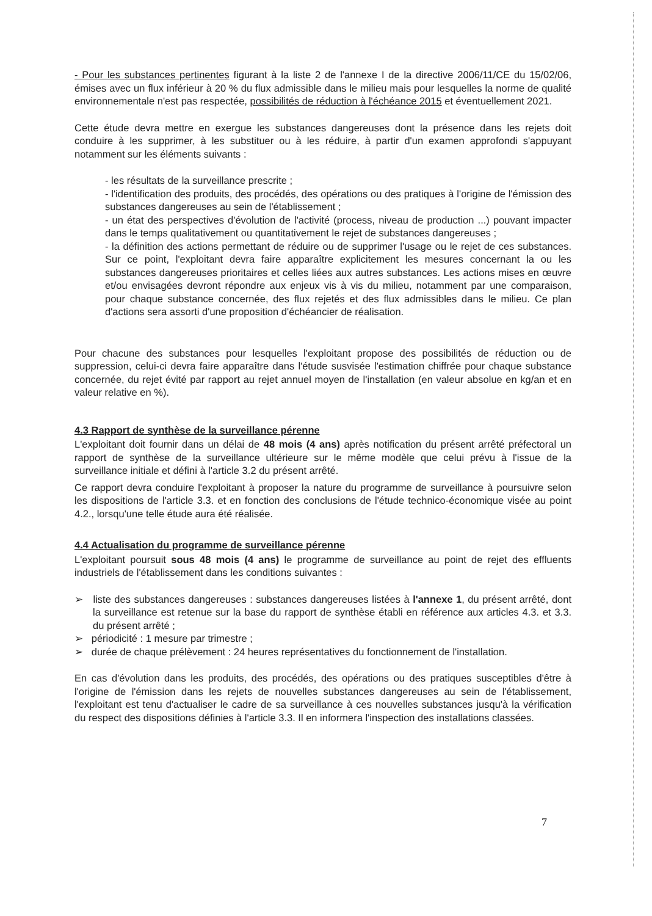- Pour les substances pertinentes figurant à la liste 2 de l'annexe I de la directive 2006/11/CE du 15/02/06, émises avec un flux inférieur à 20 % du flux admissible dans le milieu mais pour lesquelles la norme de qualité environnementale n'est pas respectée, possibilités de réduction à l'échéance 2015 et éventuellement 2021.
Cette étude devra mettre en exergue les substances dangereuses dont la présence dans les rejets doit conduire à les supprimer, à les substituer ou à les réduire, à partir d'un examen approfondi s'appuyant notamment sur les éléments suivants :
- les résultats de la surveillance prescrite ;
- l'identification des produits, des procédés, des opérations ou des pratiques à l'origine de l'émission des substances dangereuses au sein de l'établissement ;
- un état des perspectives d'évolution de l'activité (process, niveau de production ...) pouvant impacter dans le temps qualitativement ou quantitativement le rejet de substances dangereuses ;
- la définition des actions permettant de réduire ou de supprimer l'usage ou le rejet de ces substances. Sur ce point, l'exploitant devra faire apparaître explicitement les mesures concernant la ou les substances dangereuses prioritaires et celles liées aux autres substances. Les actions mises en œuvre et/ou envisagées devront répondre aux enjeux vis à vis du milieu, notamment par une comparaison, pour chaque substance concernée, des flux rejetés et des flux admissibles dans le milieu. Ce plan d'actions sera assorti d'une proposition d'échéancier de réalisation.
Pour chacune des substances pour lesquelles l'exploitant propose des possibilités de réduction ou de suppression, celui-ci devra faire apparaître dans l'étude susvisée l'estimation chiffrée pour chaque substance concernée, du rejet évité par rapport au rejet annuel moyen de l'installation (en valeur absolue en kg/an et en valeur relative en %).
4.3 Rapport de synthèse de la surveillance pérenne
L'exploitant doit fournir dans un délai de 48 mois (4 ans) après notification du présent arrêté préfectoral un rapport de synthèse de la surveillance ultérieure sur le même modèle que celui prévu à l'issue de la surveillance initiale et défini à l'article 3.2 du présent arrêté.
Ce rapport devra conduire l'exploitant à proposer la nature du programme de surveillance à poursuivre selon les dispositions de l'article 3.3. et en fonction des conclusions de l'étude technico-économique visée au point 4.2., lorsqu'une telle étude aura été réalisée.
4.4 Actualisation du programme de surveillance pérenne
L'exploitant poursuit sous 48 mois (4 ans) le programme de surveillance au point de rejet des effluents industriels de l'établissement dans les conditions suivantes :
➢ liste des substances dangereuses : substances dangereuses listées à l'annexe 1, du présent arrêté, dont la surveillance est retenue sur la base du rapport de synthèse établi en référence aux articles 4.3. et 3.3. du présent arrêté ;
➢ périodicité : 1 mesure par trimestre ;
➢ durée de chaque prélèvement : 24 heures représentatives du fonctionnement de l'installation.
En cas d'évolution dans les produits, des procédés, des opérations ou des pratiques susceptibles d'être à l'origine de l'émission dans les rejets de nouvelles substances dangereuses au sein de l'établissement, l'exploitant est tenu d'actualiser le cadre de sa surveillance à ces nouvelles substances jusqu'à la vérification du respect des dispositions définies à l'article 3.3. Il en informera l'inspection des installations classées.
7